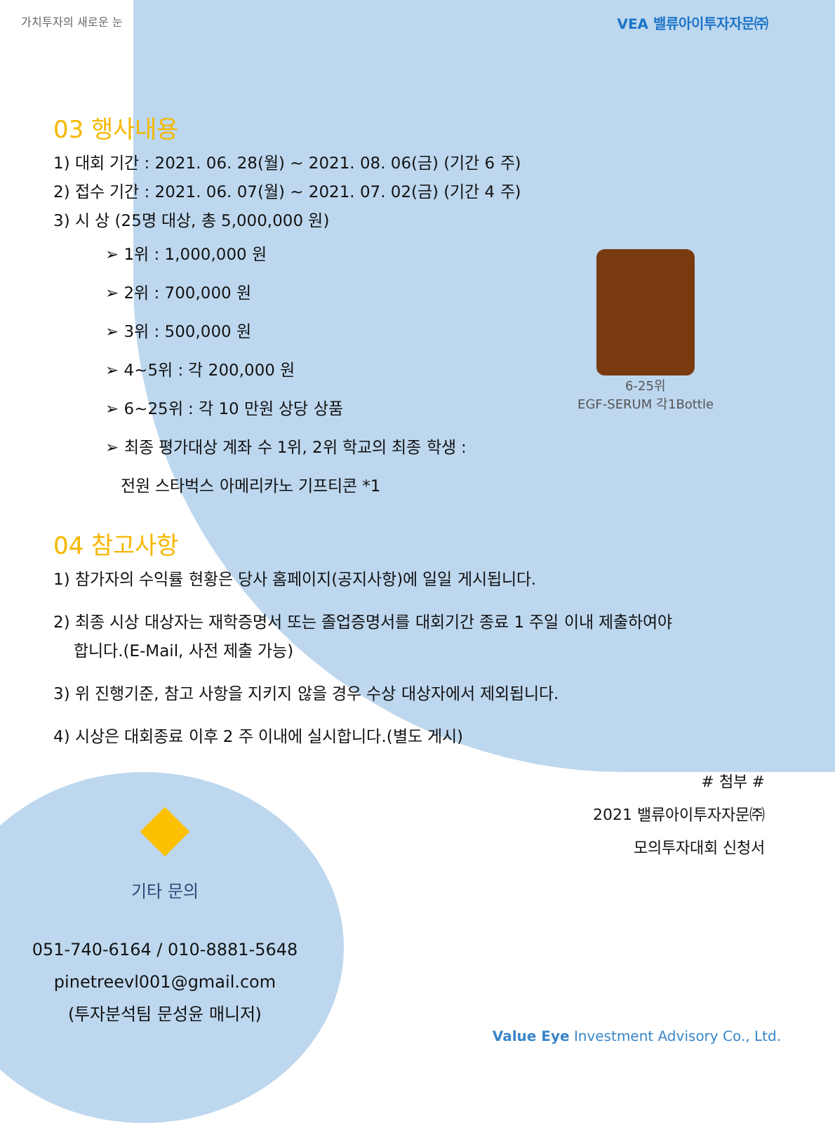가치투자의 새로운 눈 VEA 밸류아이투자자문㈜
03 행사내용
1) 대회 기간 : 2021. 06. 28(월) ~ 2021. 08. 06(금) (기간 6 주)
2) 접수 기간 : 2021. 06. 07(월) ~ 2021. 07. 02(금) (기간 4 주)
3) 시 상 (25명 대상, 총 5,000,000 원)
➢ 1위 : 1,000,000 원
➢ 2위 : 700,000 원
➢ 3위 : 500,000 원
➢ 4~5위 : 각 200,000 원
➢ 6~25위 : 각 10 만원 상당 상품
➢ 최종 평가대상 계좌 수 1위, 2위 학교의 최종 학생 :
전원 스타벅스 아메리카노 기프티콘 *1
04 참고사항
1) 참가자의 수익률 현황은 당사 홈페이지(공지사항)에 일일 게시됩니다.
2) 최종 시상 대상자는 재학증명서 또는 졸업증명서를 대회기간 종료 1 주일 이내 제출하여야
합니다.(E-Mail, 사전 제출 가능)
3) 위 진행기준, 참고 사항을 지키지 않을 경우 수상 대상자에서 제외됩니다.
4) 시상은 대회종료 이후 2 주 이내에 실시합니다.(별도 게시)
기타 문의
051-740-6164 / 010-8881-5648
pinetreevl001@gmail.com
(투자분석팀 문성윤 매니저)
# 첨부 #
2021 밸류아이투자자문㈜
모의투자대회 신청서
6-25위
EGF-SERUM 각1Bottle
Value Eye Investment Advisory Co., Ltd.